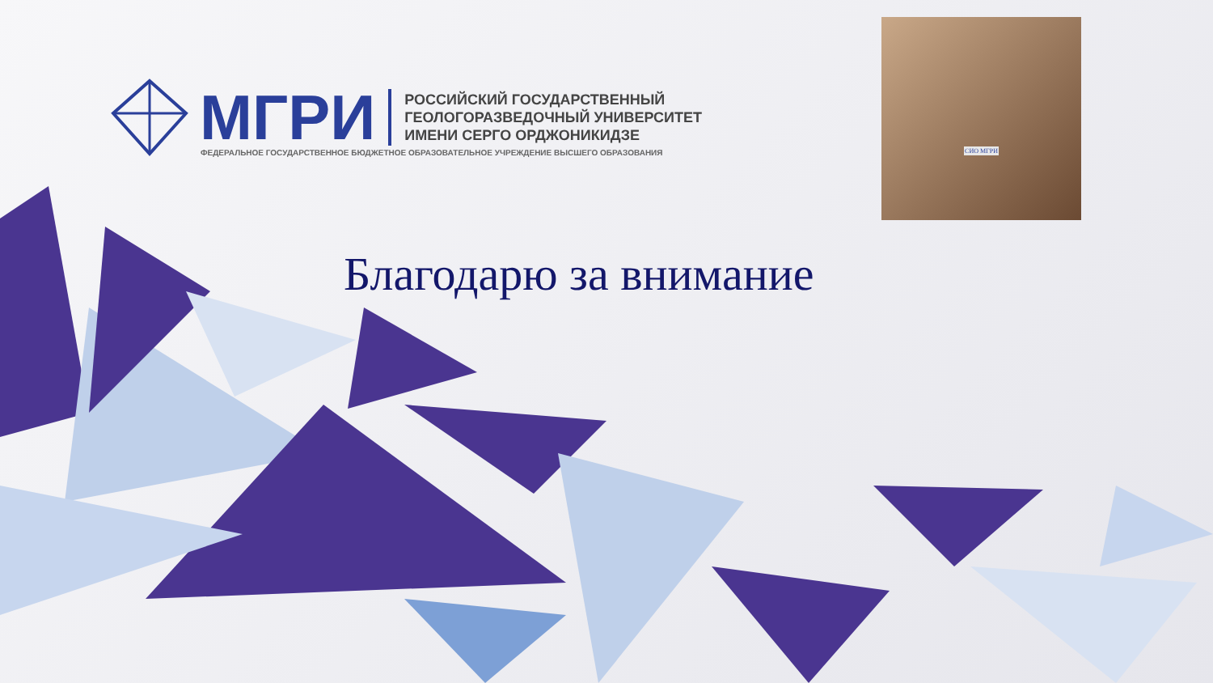МГРИ
РОССИЙСКИЙ ГОСУДАРСТВЕННЫЙ
ГЕОЛОГОРАЗВЕДОЧНЫЙ УНИВЕРСИТЕТ
ИМЕНИ СЕРГО ОРДЖОНИКИДЗЕ
ФЕДЕРАЛЬНОЕ ГОСУДАРСТВЕННОЕ БЮДЖЕТНОЕ ОБРАЗОВАТЕЛЬНОЕ УЧРЕЖДЕНИЕ ВЫСШЕГО ОБРАЗОВАНИЯ
СИО МГРИ
Благодарю за внимание